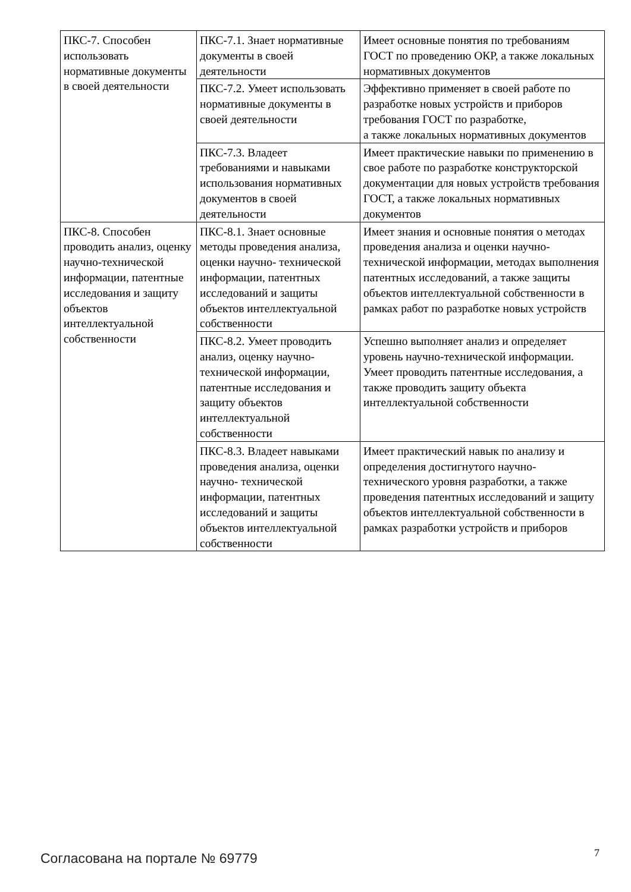| ПКС-7. Способен использовать нормативные документы в своей деятельности | ПКС-7.1. Знает нормативные документы в своей деятельности | Имеет основные понятия по требованиям ГОСТ по проведению ОКР, а также локальных нормативных документов |
| | ПКС-7.2. Умеет использовать нормативные документы в своей деятельности | Эффективно применяет в своей работе по разработке новых устройств и приборов требования ГОСТ по разработке, а также локальных нормативных документов |
| | ПКС-7.3. Владеет требованиями и навыками использования нормативных документов в своей деятельности | Имеет практические навыки по применению в свое работе по разработке конструкторской документации для новых устройств требования ГОСТ, а также локальных нормативных документов |
| ПКС-8. Способен проводить анализ, оценку научно-технической информации, патентные исследования и защиту объектов интеллектуальной собственности | ПКС-8.1. Знает основные методы проведения анализа, оценки научно- технической информации, патентных исследований и защиты объектов интеллектуальной собственности | Имеет знания и основные понятия о методах проведения анализа и оценки научно-технической информации, методах выполнения патентных исследований, а также защиты объектов интеллектуальной собственности в рамках работ по разработке новых устройств |
| | ПКС-8.2. Умеет проводить анализ, оценку научно-технической информации, патентные исследования и защиту объектов интеллектуальной собственности | Успешно выполняет анализ и определяет уровень научно-технической информации. Умеет проводить патентные исследования, а также проводить защиту объекта интеллектуальной собственности |
| | ПКС-8.3. Владеет навыками проведения анализа, оценки научно- технической информации, патентных исследований и защиты объектов интеллектуальной собственности | Имеет практический навык по анализу и определения достигнутого научно-технического уровня разработки, а также проведения патентных исследований и защиту объектов интеллектуальной собственности в рамках разработки устройств и приборов |
Согласована на портале № 69779 7